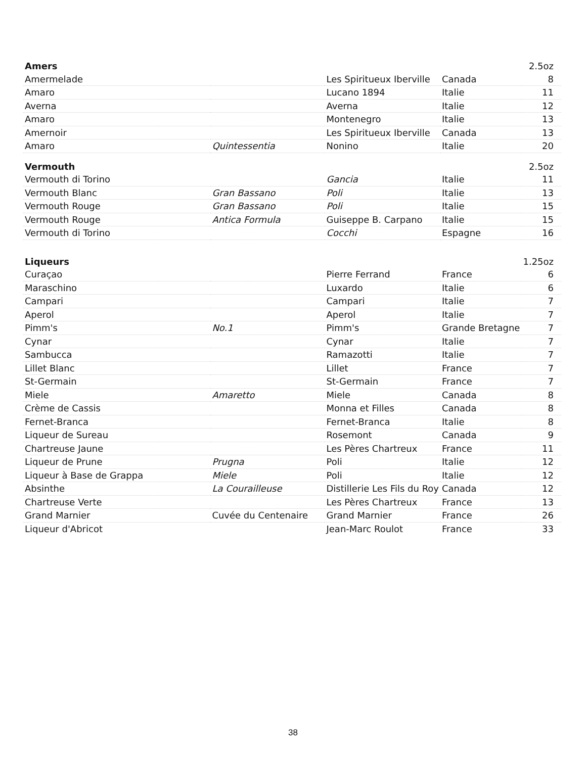| Amers | | | | 2.5oz |
| Amermelade | | Les Spiritueux Iberville | Canada | 8 |
| Amaro | | Lucano 1894 | Italie | 11 |
| Averna | | Averna | Italie | 12 |
| Amaro | | Montenegro | Italie | 13 |
| Amernoir | | Les Spiritueux Iberville | Canada | 13 |
| Amaro | Quintessentia | Nonino | Italie | 20 |
| Vermouth | | | | 2.5oz |
| Vermouth di Torino | | Gancia | Italie | 11 |
| Vermouth Blanc | Gran Bassano | Poli | Italie | 13 |
| Vermouth Rouge | Gran Bassano | Poli | Italie | 15 |
| Vermouth Rouge | Antica Formula | Guiseppe B. Carpano | Italie | 15 |
| Vermouth di Torino | | Cocchi | Espagne | 16 |
| Liqueurs | | | | 1.25oz |
| Curaçao | | Pierre Ferrand | France | 6 |
| Maraschino | | Luxardo | Italie | 6 |
| Campari | | Campari | Italie | 7 |
| Aperol | | Aperol | Italie | 7 |
| Pimm's | No.1 | Pimm's | Grande Bretagne | 7 |
| Cynar | | Cynar | Italie | 7 |
| Sambucca | | Ramazotti | Italie | 7 |
| Lillet Blanc | | Lillet | France | 7 |
| St-Germain | | St-Germain | France | 7 |
| Miele | Amaretto | Miele | Canada | 8 |
| Crème de Cassis | | Monna et Filles | Canada | 8 |
| Fernet-Branca | | Fernet-Branca | Italie | 8 |
| Liqueur de Sureau | | Rosemont | Canada | 9 |
| Chartreuse Jaune | | Les Pères Chartreux | France | 11 |
| Liqueur de Prune | Prugna | Poli | Italie | 12 |
| Liqueur à Base de Grappa | Miele | Poli | Italie | 12 |
| Absinthe | La Courailleuse | Distillerie Les Fils du Roy | Canada | 12 |
| Chartreuse Verte | | Les Pères Chartreux | France | 13 |
| Grand Marnier | Cuvée du Centenaire | Grand Marnier | France | 26 |
| Liqueur d'Abricot | | Jean-Marc Roulot | France | 33 |
38